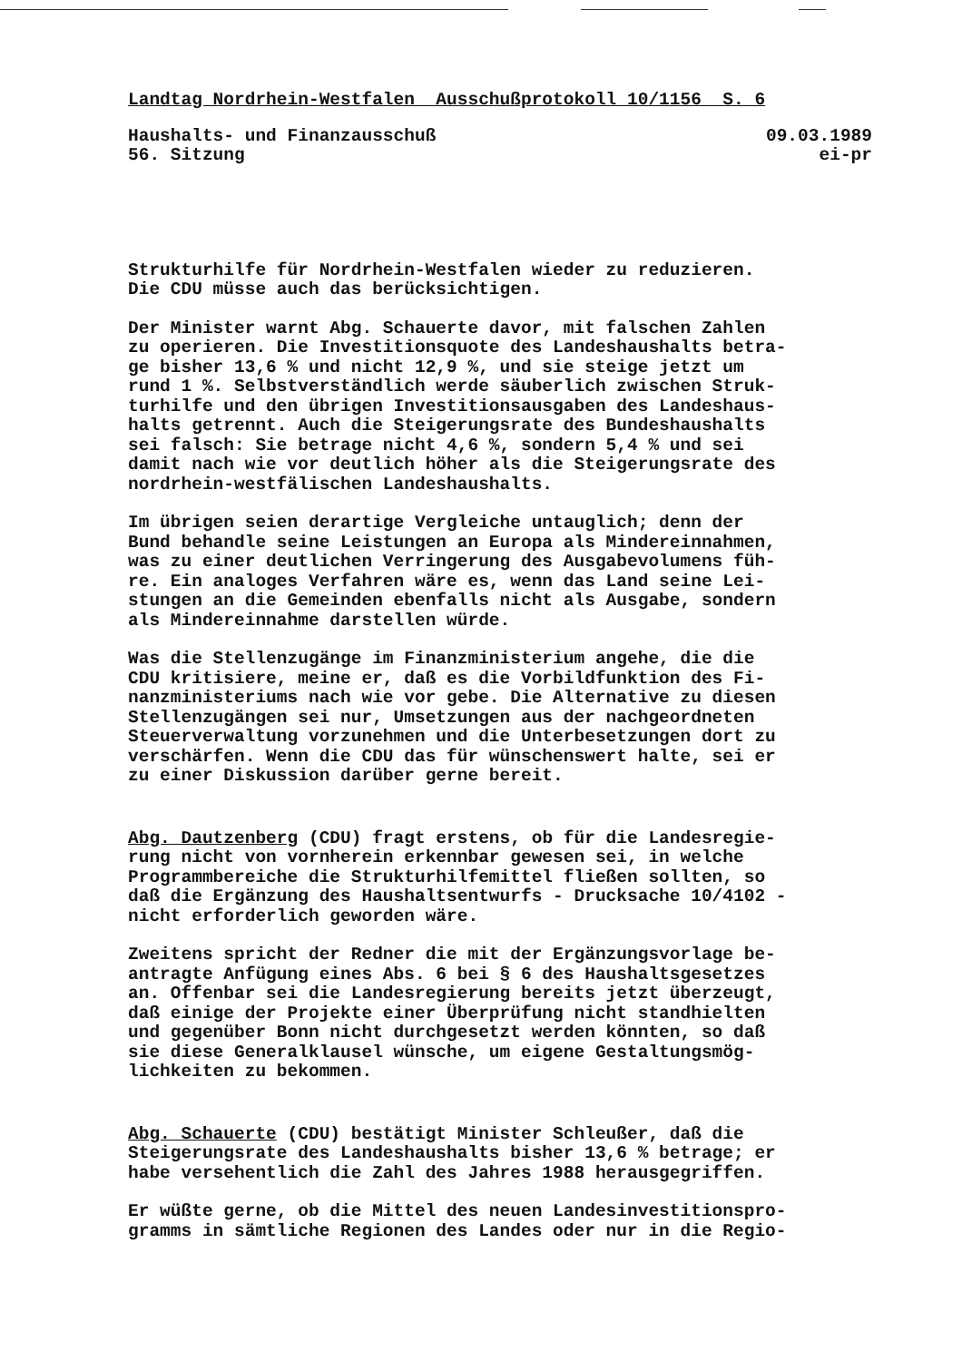Landtag Nordrhein-Westfalen Ausschußprotokoll 10/1156 S. 6
Haushalts- und Finanzausschuß
56. Sitzung
09.03.1989
ei-pr
Strukturhilfe für Nordrhein-Westfalen wieder zu reduzieren. Die CDU müsse auch das berücksichtigen.
Der Minister warnt Abg. Schauerte davor, mit falschen Zahlen zu operieren. Die Investitionsquote des Landeshaushalts betra- ge bisher 13,6 % und nicht 12,9 %, und sie steige jetzt um rund 1 %. Selbstverständlich werde säuberlich zwischen Struk- turhilfe und den übrigen Investitionsausgaben des Landeshaus- halts getrennt. Auch die Steigerungsrate des Bundeshaushalts sei falsch: Sie betrage nicht 4,6 %, sondern 5,4 % und sei damit nach wie vor deutlich höher als die Steigerungsrate des nordrhein-westfälischen Landeshaushalts.
Im übrigen seien derartige Vergleiche untauglich; denn der Bund behandle seine Leistungen an Europa als Mindereinnahmen, was zu einer deutlichen Verringerung des Ausgabevolumens füh- re. Ein analoges Verfahren wäre es, wenn das Land seine Lei- stungen an die Gemeinden ebenfalls nicht als Ausgabe, sondern als Mindereinnahme darstellen würde.
Was die Stellenzugänge im Finanzministerium angehe, die die CDU kritisiere, meine er, daß es die Vorbildfunktion des Fi- nanzministeriums nach wie vor gebe. Die Alternative zu diesen Stellenzugängen sei nur, Umsetzungen aus der nachgeordneten Steuerverwaltung vorzunehmen und die Unterbesetzungen dort zu verschärfen. Wenn die CDU das für wünschenswert halte, sei er zu einer Diskussion darüber gerne bereit.
Abg. Dautzenberg (CDU) fragt erstens, ob für die Landesregie- rung nicht von vornherein erkennbar gewesen sei, in welche Programmbereiche die Strukturhilfemittel fließen sollten, so daß die Ergänzung des Haushaltsentwurfs - Drucksache 10/4102 - nicht erforderlich geworden wäre.
Zweitens spricht der Redner die mit der Ergänzungsvorlage be- antragte Anfügung eines Abs. 6 bei § 6 des Haushaltsgesetzes an. Offenbar sei die Landesregierung bereits jetzt überzeugt, daß einige der Projekte einer Überprüfung nicht standhielten und gegenüber Bonn nicht durchgesetzt werden könnten, so daß sie diese Generalklausel wünsche, um eigene Gestaltungsmög- lichkeiten zu bekommen.
Abg. Schauerte (CDU) bestätigt Minister Schleußer, daß die Steigerungsrate des Landeshaushalts bisher 13,6 % betrage; er habe versehentlich die Zahl des Jahres 1988 herausgegriffen.
Er wüßte gerne, ob die Mittel des neuen Landesinvestitionspro- gramms in sämtliche Regionen des Landes oder nur in die Regio-